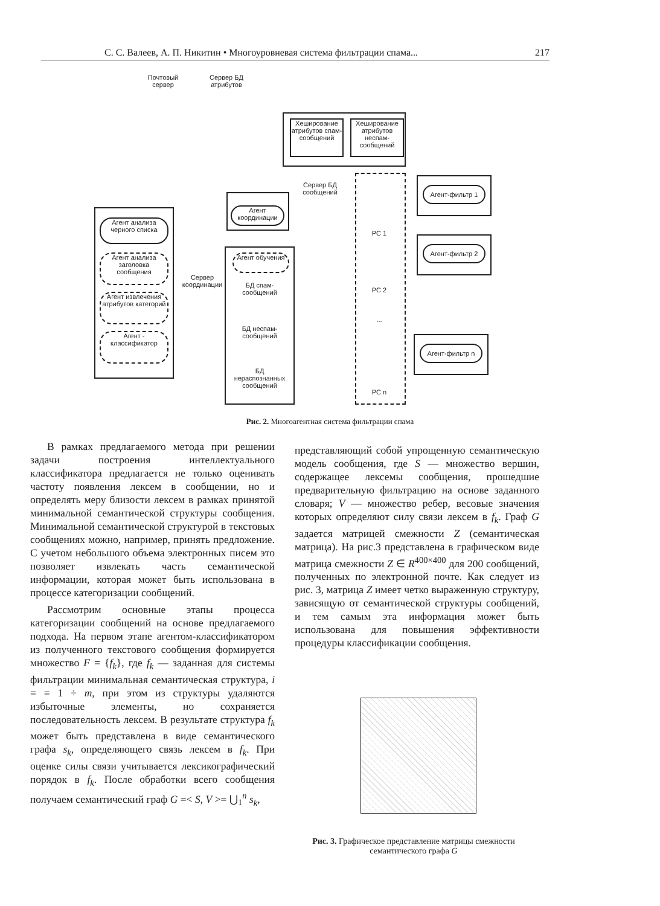С. С. Валеев, А. П. Никитин • Многоуровневая система фильтрации спама... 217
Почтовый сервер
Сервер БД атрибутов
Хеширование атрибутов спам-сообщений
Хеширование атрибутов неспам-сообщений
Сервер БД сообщений
Агент анализа черного списка
Агент анализа заголовка сообщения
Агент извлечения атрибутов категорий
Агент - классификатор
Агент координации
Сервер координации
Агент обучения
БД спам-сообщений
БД неспам-сообщений
БД нераспознанных сообщений
PC 1
PC 2
...
PC n
Агент-фильтр 1
Агент-фильтр 2
Агент-фильтр n
Рис. 2. Многоагентная система фильтрации спама
В рамках предлагаемого метода при решении задачи построения интеллектуального классификатора предлагается не только оценивать частоту появления лексем в сообщении, но и определять меру близости лексем в рамках принятой минимальной семантической структуры сообщения. Минимальной семантической структурой в текстовых сообщениях можно, например, принять предложение. С учетом небольшого объема электронных писем это позволяет извлекать часть семантической информации, которая может быть использована в процессе категоризации сообщений.
Рассмотрим основные этапы процесса категоризации сообщений на основе предлагаемого подхода. На первом этапе агентом-классификатором из полученного текстового сообщения формируется множество F = {f<sub>k</sub>}, где f<sub>k</sub> — заданная для системы фильтрации минимальная семантическая структура, i = = 1 ÷ m, при этом из структуры удаляются избыточные элементы, но сохраняется последовательность лексем. В результате структура f<sub>k</sub> может быть представлена в виде семантического графа s<sub>k</sub>, определяющего связь лексем в f<sub>k</sub>. При оценке силы связи учитывается лексикографический порядок в f<sub>k</sub>. После обработки всего сообщения получаем семантический граф G =< S, V >= ⋃<sub>1</sub><sup>n</sup> s<sub>k</sub>,
представляющий собой упрощенную семантическую модель сообщения, где S — множество вершин, содержащее лексемы сообщения, прошедшие предварительную фильтрацию на основе заданного словаря; V — множество ребер, весовые значения которых определяют силу связи лексем в f<sub>k</sub>. Граф G задается матрицей смежности Z (семантическая матрица). На рис.3 представлена в графическом виде матрица смежности Z ∈ R<sup>400×400</sup> для 200 сообщений, полученных по электронной почте. Как следует из рис. 3, матрица Z имеет четко выраженную структуру, зависящую от семантической структуры сообщений, и тем самым эта информация может быть использована для повышения эффективности процедуры классификации сообщения.
Рис. 3. Графическое представление матрицы смежности семантического графа G